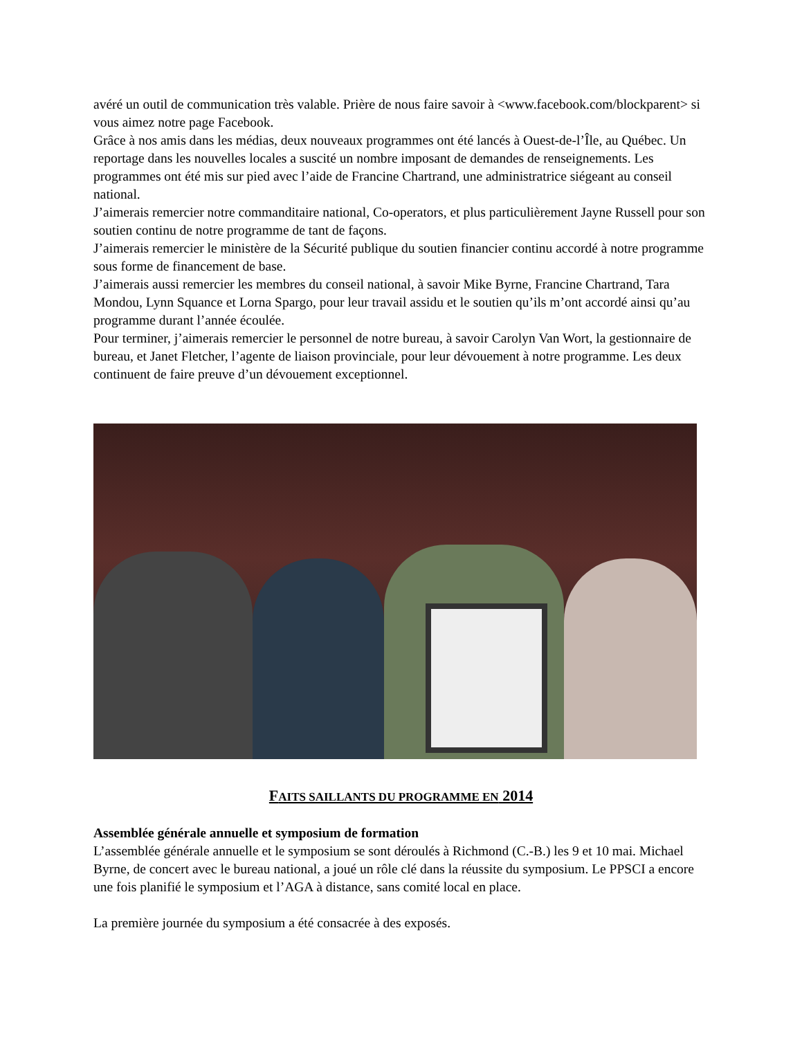avéré un outil de communication très valable. Prière de nous faire savoir à <www.facebook.com/blockparent> si vous aimez notre page Facebook.
Grâce à nos amis dans les médias, deux nouveaux programmes ont été lancés à Ouest-de-l’Île, au Québec. Un reportage dans les nouvelles locales a suscité un nombre imposant de demandes de renseignements. Les programmes ont été mis sur pied avec l’aide de Francine Chartrand, une administratrice siégeant au conseil national.
J’aimerais remercier notre commanditaire national, Co-operators, et plus particulièrement Jayne Russell pour son soutien continu de notre programme de tant de façons.
J’aimerais remercier le ministère de la Sécurité publique du soutien financier continu accordé à notre programme sous forme de financement de base.
J’aimerais aussi remercier les membres du conseil national, à savoir Mike Byrne, Francine Chartrand, Tara Mondou, Lynn Squance et Lorna Spargo, pour leur travail assidu et le soutien qu’ils m’ont accordé ainsi qu’au programme durant l’année écoulée.
Pour terminer, j’aimerais remercier le personnel de notre bureau, à savoir Carolyn Van Wort, la gestionnaire de bureau, et Janet Fletcher, l’agente de liaison provinciale, pour leur dévouement à notre programme. Les deux continuent de faire preuve d’un dévouement exceptionnel.
FAITS SAILLANTS DU PROGRAMME EN 2014
Assemblée générale annuelle et symposium de formation
L’assemblée générale annuelle et le symposium se sont déroulés à Richmond (C.-B.) les 9 et 10 mai. Michael Byrne, de concert avec le bureau national, a joué un rôle clé dans la réussite du symposium. Le PPSCI a encore une fois planifié le symposium et l’AGA à distance, sans comité local en place.
La première journée du symposium a été consacrée à des exposés.